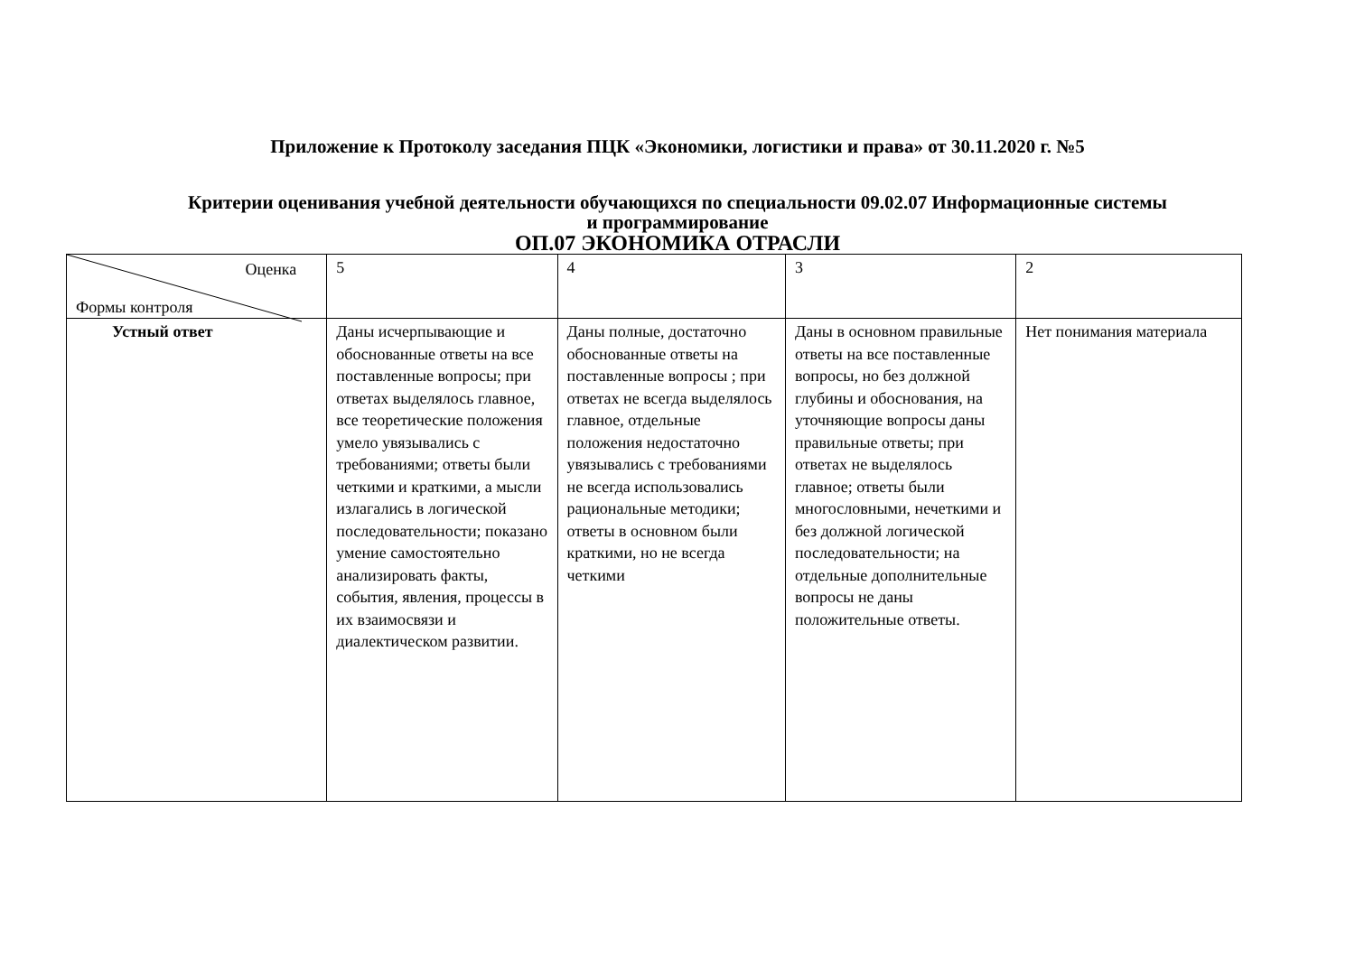Приложение к Протоколу заседания ПЦК «Экономики, логистики и права» от 30.11.2020 г. №5
Критерии оценивания учебной деятельности обучающихся по специальности 09.02.07 Информационные системы
и программирование
ОП.07 ЭКОНОМИКА ОТРАСЛИ
| Оценка Формы контроля | 5 | 4 | 3 | 2 |
| Устный ответ | Даны исчерпывающие и обоснованные ответы на все поставленные вопросы; при ответах выделялось главное, все теоретические положения умело увязывались с требованиями; ответы были четкими и краткими, а мысли излагались в логической последовательности; показано умение самостоятельно анализировать факты, события, явления, процессы в их взаимосвязи и диалектическом развитии. | Даны полные, достаточно обоснованные ответы на поставленные вопросы ; при ответах не всегда выделялось главное, отдельные положения недостаточно увязывались с требованиями не всегда использовались рациональные методики; ответы в основном были краткими, но не всегда четкими | Даны в основном правильные ответы на все поставленные вопросы, но без должной глубины и обоснования, на уточняющие вопросы даны правильные ответы; при ответах не выделялось главное; ответы были многословными, нечеткими и без должной логической последовательности; на отдельные дополнительные вопросы не даны положительные ответы. | Нет понимания материала |